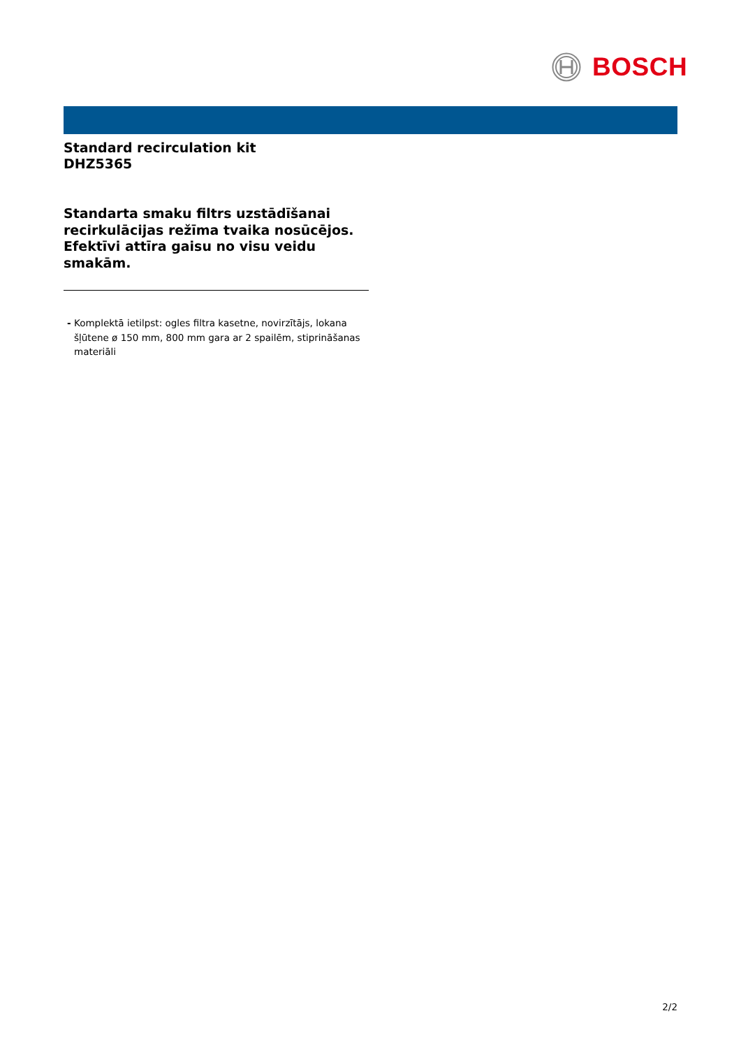BOSCH
Standard recirculation kit
DHZ5365
Standarta smaku filtrs uzstādīšanai recirkulācijas režīma tvaika nosūcējos. Efektīvi attīra gaisu no visu veidu smakām.
- Komplektā ietilpst: ogles filtra kasetne, novirzītājs, lokana šļūtene ø 150 mm, 800 mm gara ar 2 spailēm, stiprināšanas materiāli
2/2